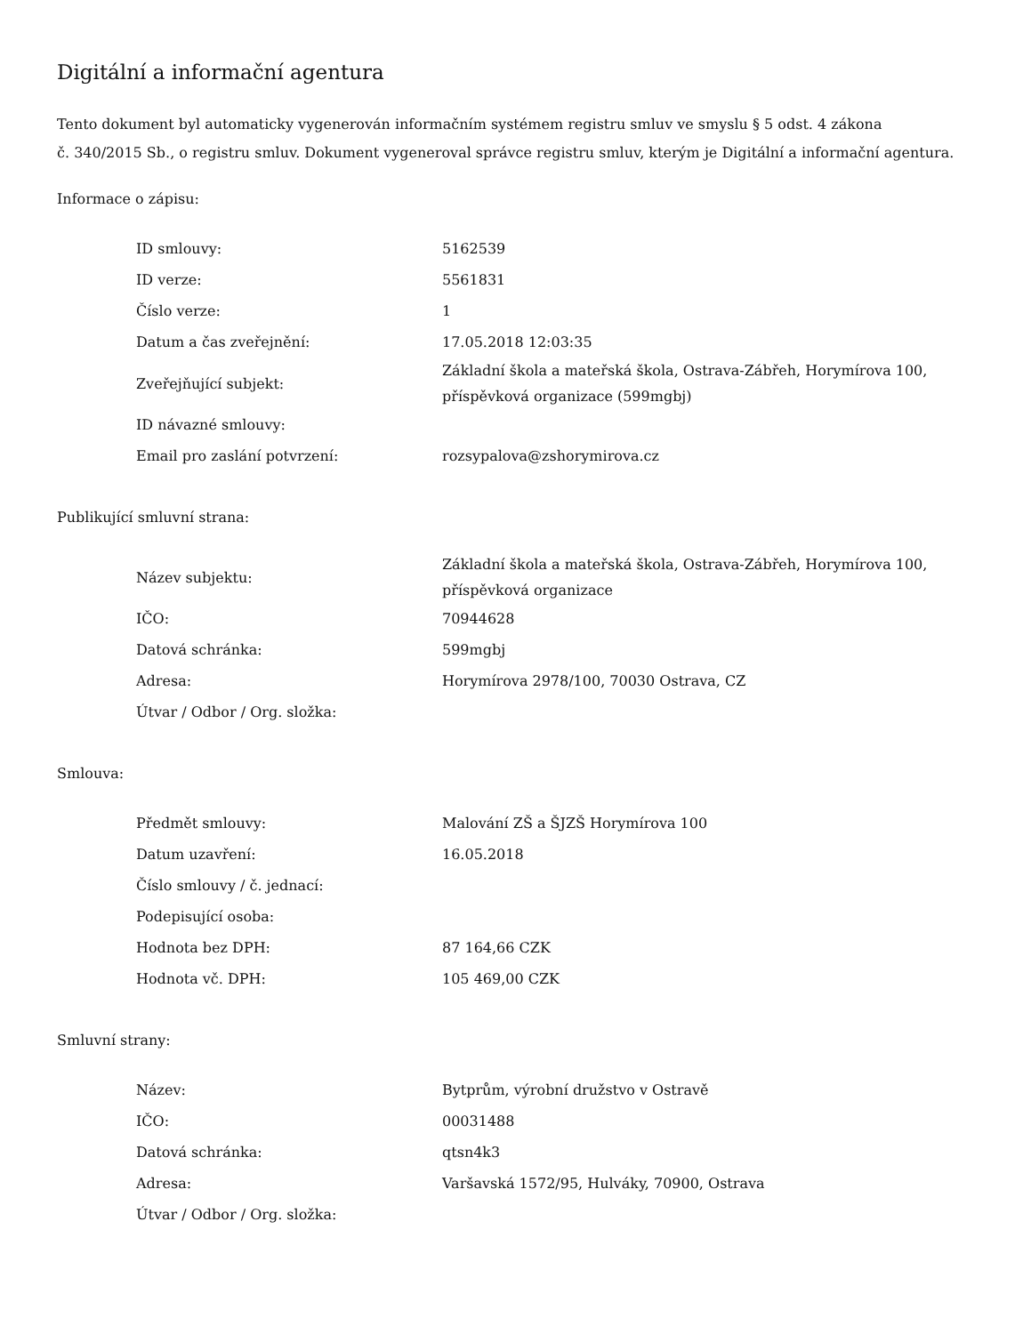Digitální a informační agentura
Tento dokument byl automaticky vygenerován informačním systémem registru smluv ve smyslu § 5 odst. 4 zákona
č. 340/2015 Sb., o registru smluv. Dokument vygeneroval správce registru smluv, kterým je Digitální a informační agentura.
Informace o zápisu:
| ID smlouvy: | 5162539 |
| ID verze: | 5561831 |
| Číslo verze: | 1 |
| Datum a čas zveřejnění: | 17.05.2018 12:03:35 |
| Zveřejňující subjekt: | Základní škola a mateřská škola, Ostrava-Zábřeh, Horymírova 100, příspěvková organizace (599mgbj) |
| ID návazné smlouvy: | |
| Email pro zaslání potvrzení: | rozsypalova@zshorymirova.cz |
Publikující smluvní strana:
| Název subjektu: | Základní škola a mateřská škola, Ostrava-Zábřeh, Horymírova 100, příspěvková organizace |
| IČO: | 70944628 |
| Datová schránka: | 599mgbj |
| Adresa: | Horymírova 2978/100, 70030 Ostrava, CZ |
| Útvar / Odbor / Org. složka: | |
Smlouva:
| Předmět smlouvy: | Malování ZŠ a ŠJZŠ Horymírova 100 |
| Datum uzavření: | 16.05.2018 |
| Číslo smlouvy / č. jednací: | |
| Podepisující osoba: | |
| Hodnota bez DPH: | 87 164,66 CZK |
| Hodnota vč. DPH: | 105 469,00 CZK |
Smluvní strany:
| Název: | Bytprům, výrobní družstvo v Ostravě |
| IČO: | 00031488 |
| Datová schránka: | qtsn4k3 |
| Adresa: | Varšavská 1572/95, Hulváky, 70900, Ostrava |
| Útvar / Odbor / Org. složka: | |